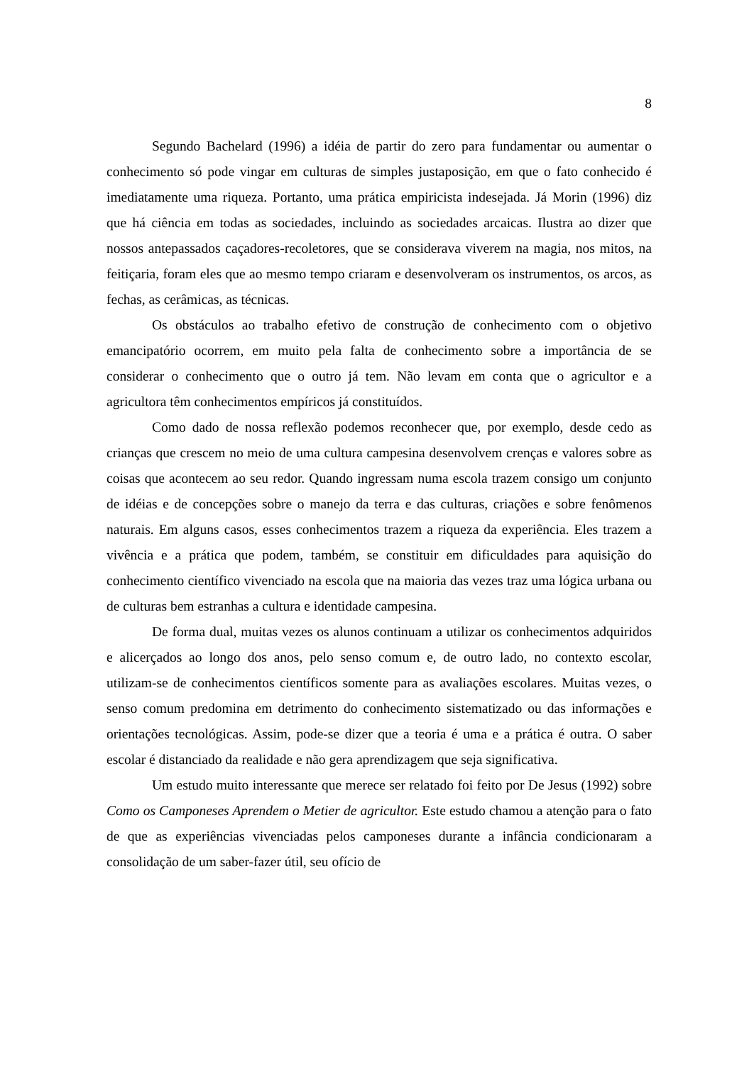8
Segundo Bachelard (1996) a idéia de partir do zero para fundamentar ou aumentar o conhecimento só pode vingar em culturas de simples justaposição, em que o fato conhecido é imediatamente uma riqueza. Portanto, uma prática empiricista indesejada. Já Morin (1996) diz que há ciência em todas as sociedades, incluindo as sociedades arcaicas. Ilustra ao dizer que nossos antepassados caçadores-recoletores, que se considerava viverem na magia, nos mitos, na feitiçaria, foram eles que ao mesmo tempo criaram e desenvolveram os instrumentos, os arcos, as fechas, as cerâmicas, as técnicas.
Os obstáculos ao trabalho efetivo de construção de conhecimento com o objetivo emancipatório ocorrem, em muito pela falta de conhecimento sobre a importância de se considerar o conhecimento que o outro já tem. Não levam em conta que o agricultor e a agricultora têm conhecimentos empíricos já constituídos.
Como dado de nossa reflexão podemos reconhecer que, por exemplo, desde cedo as crianças que crescem no meio de uma cultura campesina desenvolvem crenças e valores sobre as coisas que acontecem ao seu redor. Quando ingressam numa escola trazem consigo um conjunto de idéias e de concepções sobre o manejo da terra e das culturas, criações e sobre fenômenos naturais. Em alguns casos, esses conhecimentos trazem a riqueza da experiência. Eles trazem a vivência e a prática que podem, também, se constituir em dificuldades para aquisição do conhecimento científico vivenciado na escola que na maioria das vezes traz uma lógica urbana ou de culturas bem estranhas a cultura e identidade campesina.
De forma dual, muitas vezes os alunos continuam a utilizar os conhecimentos adquiridos e alicerçados ao longo dos anos, pelo senso comum e, de outro lado, no contexto escolar, utilizam-se de conhecimentos científicos somente para as avaliações escolares. Muitas vezes, o senso comum predomina em detrimento do conhecimento sistematizado ou das informações e orientações tecnológicas. Assim, pode-se dizer que a teoria é uma e a prática é outra. O saber escolar é distanciado da realidade e não gera aprendizagem que seja significativa.
Um estudo muito interessante que merece ser relatado foi feito por De Jesus (1992) sobre Como os Camponeses Aprendem o Metier de agricultor. Este estudo chamou a atenção para o fato de que as experiências vivenciadas pelos camponeses durante a infância condicionaram a consolidação de um saber-fazer útil, seu ofício de